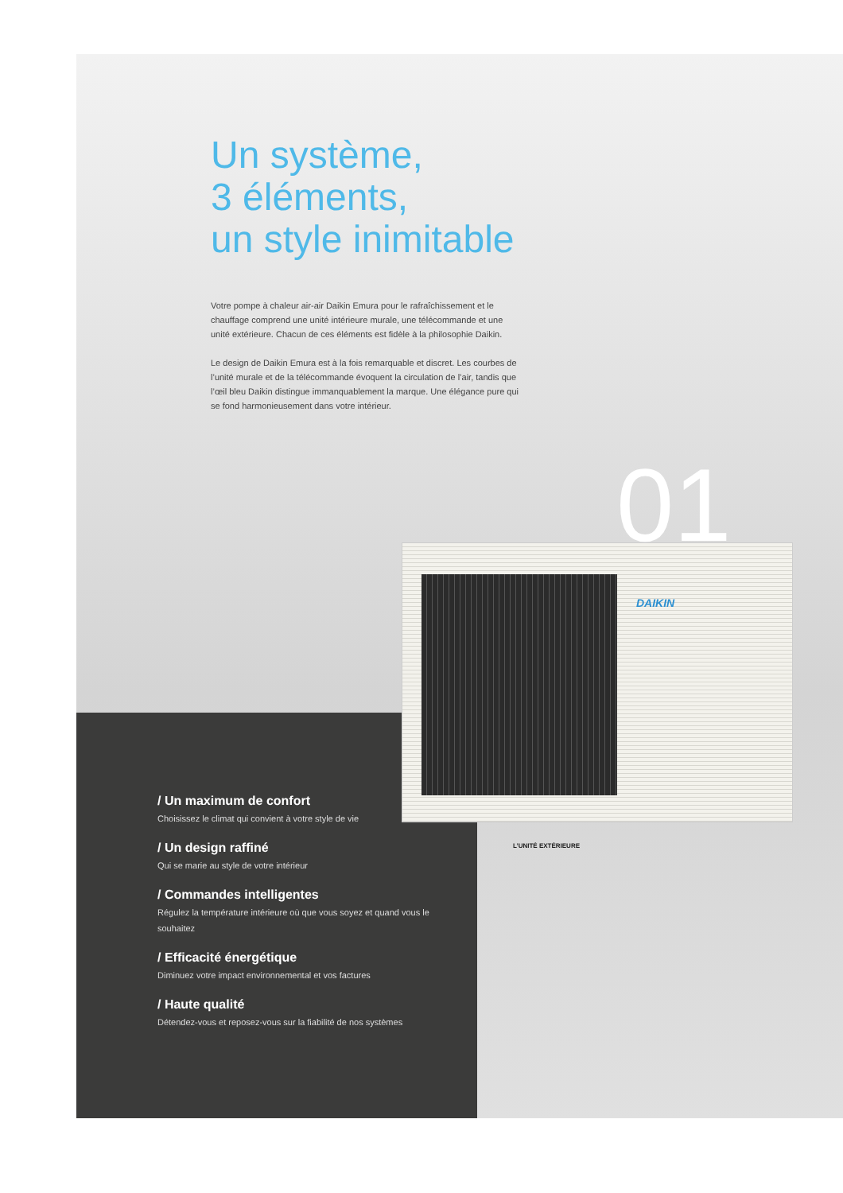Un système,
3 éléments,
un style inimitable
Votre pompe à chaleur air-air Daikin Emura pour le rafraîchissement et le chauffage comprend une unité intérieure murale, une télécommande et une unité extérieure. Chacun de ces éléments est fidèle à la philosophie Daikin.
Le design de Daikin Emura est à la fois remarquable et discret. Les courbes de l’unité murale et de la télécommande évoquent la circulation de l’air, tandis que l’œil bleu Daikin distingue immanquablement la marque. Une élégance pure qui se fond harmonieusement dans votre intérieur.
01
DAIKIN
L’UNITÉ EXTÉRIEURE
/ Un maximum de confort
Choisissez le climat qui convient à votre style de vie
/ Un design raffiné
Qui se marie au style de votre intérieur
/ Commandes intelligentes
Régulez la température intérieure où que vous soyez et quand vous le souhaitez
/ Efficacité énergétique
Diminuez votre impact environnemental et vos factures
/ Haute qualité
Détendez-vous et reposez-vous sur la fiabilité de nos systèmes